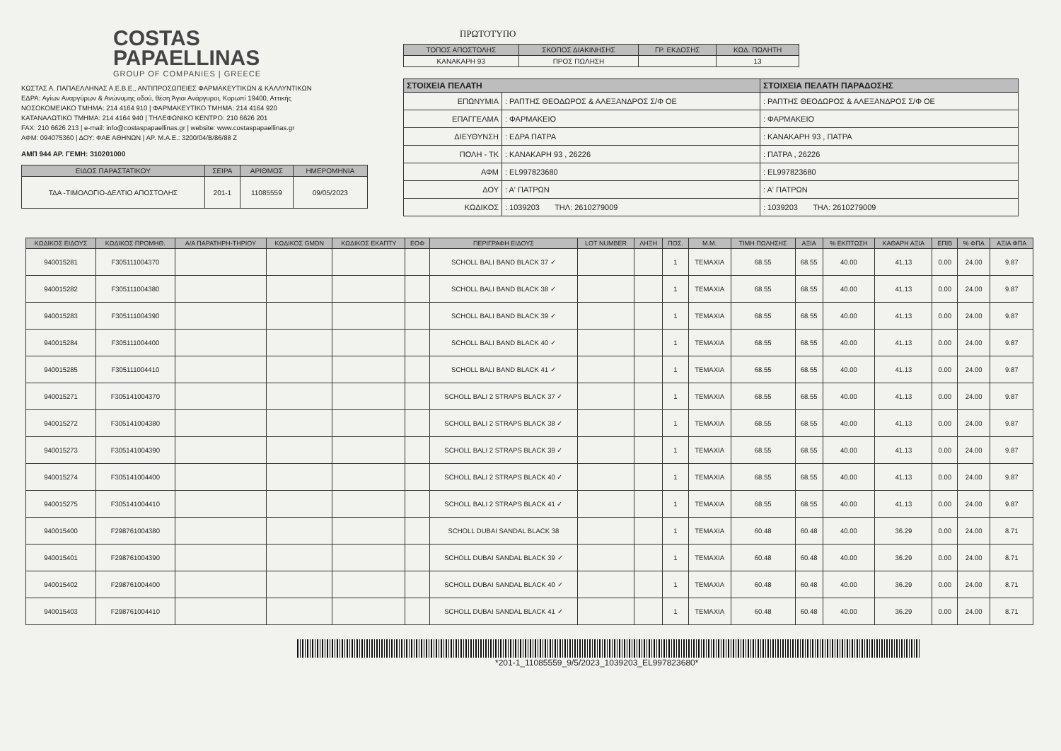COSTAS
PAPAELLINAS
GROUP OF COMPANIES | GREECE
ΚΩΣΤΑΣ Α. ΠΑΠΑΕΛΛΗΝΑΣ Α.Ε.Β.Ε., ΑΝΤΙΠΡΟΣΩΠΕΙΕΣ ΦΑΡΜΑΚΕΥΤΙΚΩΝ & ΚΑΛΛΥΝΤΙΚΩΝ
ΕΔΡΑ: Αγίων Αναργύρων & Ανώνυμης οδού, θέση Άγιοι Ανάργυροι, Κορωπί 19400, Αττικής
ΝΟΣΟΚΟΜΕΙΑΚΟ ΤΜΗΜΑ: 214 4164 910 | ΦΑΡΜΑΚΕΥΤΙΚΟ ΤΜΗΜΑ: 214 4164 920
ΚΑΤΑΝΑΛΩΤΙΚΟ ΤΜΗΜΑ: 214 4164 940 | ΤΗΛΕΦΩΝΙΚΟ ΚΕΝΤΡΟ: 210 6626 201
FAX: 210 6626 213 | e-mail: info@costaspapaellinas.gr | website: www.costaspapaellinas.gr
ΑΦΜ: 094075360 | ΔΟΥ: ΦΑΕ ΑΘΗΝΩΝ | ΑΡ. Μ.Α.Ε.: 3200/04/Β/86/88 Ζ
ΑΜΠ 944 ΑΡ. ΓΕΜΗ: 310201000
| ΕΙΔΟΣ ΠΑΡΑΣΤΑΤΙΚΟΥ | ΣΕΙΡΑ | ΑΡΙΘΜΟΣ | ΗΜΕΡΟΜΗΝΙΑ |
| --- | --- | --- | --- |
| ΤΔΑ -ΤΙΜΟΛΟΓΙΟ-ΔΕΛΤΙΟ ΑΠΟΣΤΟΛΗΣ | 201-1 | 11085559 | 09/05/2023 |
ΠΡΩΤΟΤΥΠΟ
| ΤΟΠΟΣ ΑΠΟΣΤΟΛΗΣ | ΣΚΟΠΟΣ ΔΙΑΚΙΝΗΣΗΣ | ΓΡ. ΕΚΔΟΣΗΣ | ΚΩΔ. ΠΩΛΗΤΗ |
| --- | --- | --- | --- |
| ΚΑΝΑΚΑΡΗ 93 | ΠΡΟΣ ΠΩΛΗΣΗ | | 13 |
| ΣΤΟΙΧΕΙΑ ΠΕΛΑΤΗ | | ΣΤΟΙΧΕΙΑ ΠΕΛΑΤΗ ΠΑΡΑΔΟΣΗΣ |
| --- | --- | --- |
| ΕΠΩΝΥΜΙΑ | : ΡΑΠΤΗΣ ΘΕΟΔΩΡΟΣ & ΑΛΕΞΑΝΔΡΟΣ Σ/Φ ΟΕ | : ΡΑΠΤΗΣ ΘΕΟΔΩΡΟΣ & ΑΛΕΞΑΝΔΡΟΣ Σ/Φ ΟΕ |
| ΕΠΑΓΓΕΛΜΑ | : ΦΑΡΜΑΚΕΙΟ | : ΦΑΡΜΑΚΕΙΟ |
| ΔΙΕΥΘΥΝΣΗ | : ΕΔΡΑ ΠΑΤΡΑ | : ΚΑΝΑΚΑΡΗ 93 , ΠΑΤΡΑ |
| ΠΟΛΗ - ΤΚ | : ΚΑΝΑΚΑΡΗ 93 , 26226 | : ΠΑΤΡΑ , 26226 |
| ΑΦΜ | : EL997823680 | : EL997823680 |
| ΔΟΥ | : Α' ΠΑΤΡΩΝ | : Α' ΠΑΤΡΩΝ |
| ΚΩΔΙΚΟΣ | : 1039203 ΤΗΛ: 2610279009 | : 1039203 ΤΗΛ: 2610279009 |
| ΚΩΔΙΚΟΣ ΕΙΔΟΥΣ | ΚΩΔΙΚΟΣ ΠΡΟΜΗΘ. | Α/Α ΠΑΡΑΤΗΡΗ-ΤΗΡΙΟΥ | ΚΩΔΙΚΟΣ GMDN | ΚΩΔΙΚΟΣ ΕΚΑΠΤΥ | ΕΟΦ | ΠΕΡΙΓΡΑΦΗ ΕΙΔΟΥΣ | LOT NUMBER | ΛΗΞΗ | ΠΟΣ. | Μ.Μ. | ΤΙΜΗ ΠΩΛΗΣΗΣ | ΑΞΙΑ | % ΕΚΠΤΩΣΗ | ΚΑΘΑΡΗ ΑΞΙΑ | ΕΠΙΒ | % ΦΠΑ | ΑΞΙΑ ΦΠΑ |
| --- | --- | --- | --- | --- | --- | --- | --- | --- | --- | --- | --- | --- | --- | --- | --- | --- | --- |
| 940015281 | F305111004370 | | | | | SCHOLL BALI BAND BLACK 37 ✓ | | | 1 | TEMAXIA | 68.55 | 68.55 | 40.00 | 41.13 | 0.00 | 24.00 | 9.87 |
| 940015282 | F305111004380 | | | | | SCHOLL BALI BAND BLACK 38 ✓ | | | 1 | TEMAXIA | 68.55 | 68.55 | 40.00 | 41.13 | 0.00 | 24.00 | 9.87 |
| 940015283 | F305111004390 | | | | | SCHOLL BALI BAND BLACK 39 ✓ | | | 1 | TEMAXIA | 68.55 | 68.55 | 40.00 | 41.13 | 0.00 | 24.00 | 9.87 |
| 940015284 | F305111004400 | | | | | SCHOLL BALI BAND BLACK 40 ✓ | | | 1 | TEMAXIA | 68.55 | 68.55 | 40.00 | 41.13 | 0.00 | 24.00 | 9.87 |
| 940015285 | F305111004410 | | | | | SCHOLL BALI BAND BLACK 41 ✓ | | | 1 | TEMAXIA | 68.55 | 68.55 | 40.00 | 41.13 | 0.00 | 24.00 | 9.87 |
| 940015271 | F305141004370 | | | | | SCHOLL BALI 2 STRAPS BLACK 37 ✓ | | | 1 | TEMAXIA | 68.55 | 68.55 | 40.00 | 41.13 | 0.00 | 24.00 | 9.87 |
| 940015272 | F305141004380 | | | | | SCHOLL BALI 2 STRAPS BLACK 38 ✓ | | | 1 | TEMAXIA | 68.55 | 68.55 | 40.00 | 41.13 | 0.00 | 24.00 | 9.87 |
| 940015273 | F305141004390 | | | | | SCHOLL BALI 2 STRAPS BLACK 39 ✓ | | | 1 | TEMAXIA | 68.55 | 68.55 | 40.00 | 41.13 | 0.00 | 24.00 | 9.87 |
| 940015274 | F305141004400 | | | | | SCHOLL BALI 2 STRAPS BLACK 40 ✓ | | | 1 | TEMAXIA | 68.55 | 68.55 | 40.00 | 41.13 | 0.00 | 24.00 | 9.87 |
| 940015275 | F305141004410 | | | | | SCHOLL BALI 2 STRAPS BLACK 41 ✓ | | | 1 | TEMAXIA | 68.55 | 68.55 | 40.00 | 41.13 | 0.00 | 24.00 | 9.87 |
| 940015400 | F298761004380 | | | | | SCHOLL DUBAI SANDAL BLACK 38 | | | 1 | TEMAXIA | 60.48 | 60.48 | 40.00 | 36.29 | 0.00 | 24.00 | 8.71 |
| 940015401 | F298761004390 | | | | | SCHOLL DUBAI SANDAL BLACK 39 ✓ | | | 1 | TEMAXIA | 60.48 | 60.48 | 40.00 | 36.29 | 0.00 | 24.00 | 8.71 |
| 940015402 | F298761004400 | | | | | SCHOLL DUBAI SANDAL BLACK 40 ✓ | | | 1 | TEMAXIA | 60.48 | 60.48 | 40.00 | 36.29 | 0.00 | 24.00 | 8.71 |
| 940015403 | F298761004410 | | | | | SCHOLL DUBAI SANDAL BLACK 41 ✓ | | | 1 | TEMAXIA | 60.48 | 60.48 | 40.00 | 36.29 | 0.00 | 24.00 | 8.71 |
*201-1_11085559_9/5/2023_1039203_EL997823680*